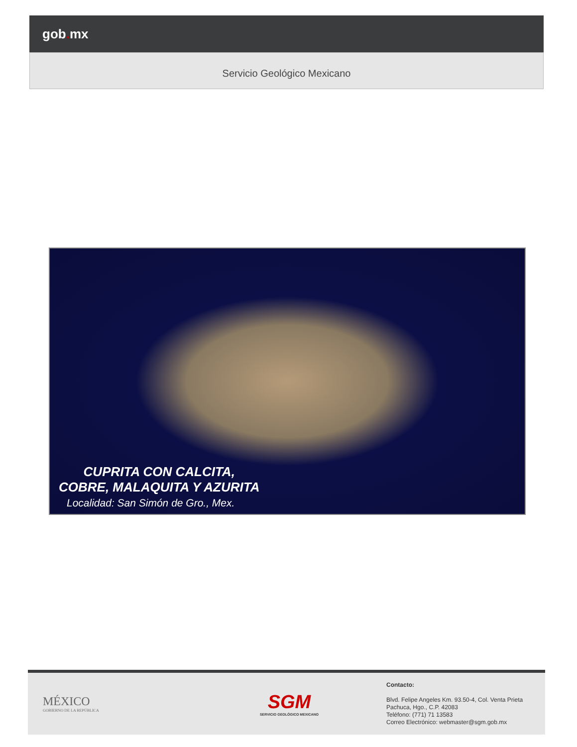gob. mx
Servicio Geológico Mexicano
CUPRITA CON CALCITA,
COBRE, MALAQUITA Y AZURITA
Localidad: San Simón de Gro., Mex.
MÉXICO
GOBIERNO DE LA REPÚBLICA
SGM
SERVICIO GEOLÓGICO MEXICANO
Contacto:
Blvd. Felipe Angeles Km. 93.50-4, Col. Venta Prieta
Pachuca, Hgo., C.P. 42083
Teléfono: (771) 71 13583
Correo Electrónico: webmaster@sgm.gob.mx